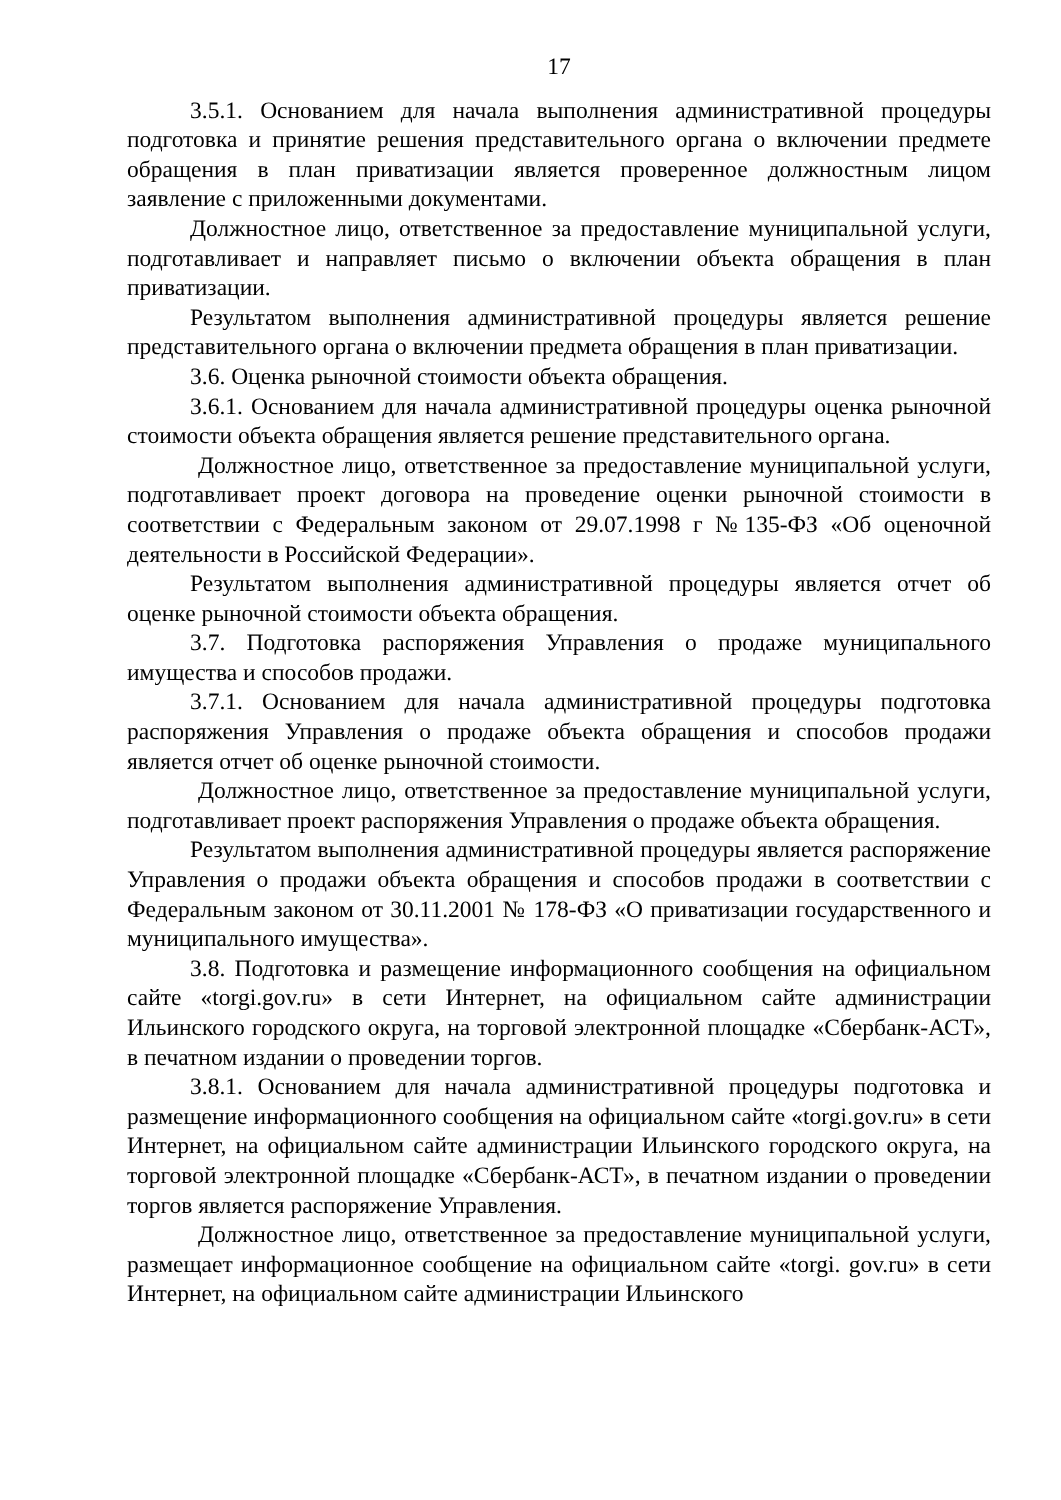17
3.5.1. Основанием для начала выполнения административной процедуры подготовка и принятие решения представительного органа о включении предмете обращения в план приватизации является проверенное должностным лицом заявление с приложенными документами.
Должностное лицо, ответственное за предоставление муниципальной услуги, подготавливает и направляет письмо о включении объекта обращения в план приватизации.
Результатом выполнения административной процедуры является решение представительного органа о включении предмета обращения в план приватизации.
3.6. Оценка рыночной стоимости объекта обращения.
3.6.1. Основанием для начала административной процедуры оценка рыночной стоимости объекта обращения является решение представительного органа.
Должностное лицо, ответственное за предоставление муниципальной услуги, подготавливает проект договора на проведение оценки рыночной стоимости в соответствии с Федеральным законом от 29.07.1998 г №135-ФЗ «Об оценочной деятельности в Российской Федерации».
Результатом выполнения административной процедуры является отчет об оценке рыночной стоимости объекта обращения.
3.7. Подготовка распоряжения Управления о продаже муниципального имущества и способов продажи.
3.7.1. Основанием для начала административной процедуры подготовка распоряжения Управления о продаже объекта обращения и способов продажи является отчет об оценке рыночной стоимости.
Должностное лицо, ответственное за предоставление муниципальной услуги, подготавливает проект распоряжения Управления о продаже объекта обращения.
Результатом выполнения административной процедуры является распоряжение Управления о продажи объекта обращения и способов продажи в соответствии с Федеральным законом от 30.11.2001 № 178-ФЗ «О приватизации государственного и муниципального имущества».
3.8. Подготовка и размещение информационного сообщения на официальном сайте «torgi.gov.ru» в сети Интернет, на официальном сайте администрации Ильинского городского округа, на торговой электронной площадке «Сбербанк-АСТ», в печатном издании о проведении торгов.
3.8.1. Основанием для начала административной процедуры подготовка и размещение информационного сообщения на официальном сайте «torgi.gov.ru» в сети Интернет, на официальном сайте администрации Ильинского городского округа, на торговой электронной площадке «Сбербанк-АСТ», в печатном издании о проведении торгов является распоряжение Управления.
Должностное лицо, ответственное за предоставление муниципальной услуги, размещает информационное сообщение на официальном сайте «torgi. gov.ru» в сети Интернет, на официальном сайте администрации Ильинского